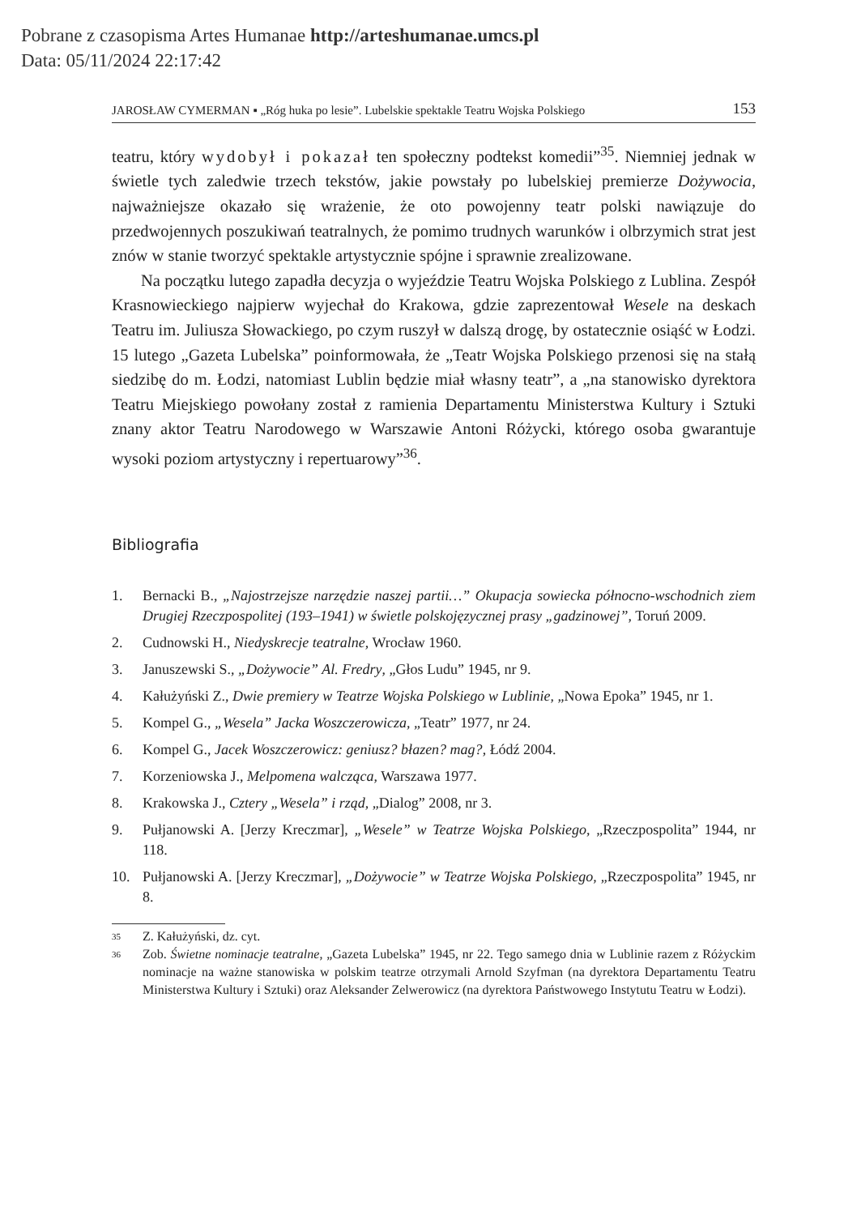Pobrane z czasopisma Artes Humanae http://arteshumanae.umcs.pl
Data: 05/11/2024 22:17:42
JAROSŁAW CYMERMAN ▪ „Róg huka po lesie”. Lubelskie spektakle Teatru Wojska Polskiego 153
teatru, który wydobył i pokazał ten społeczny podtekst komedii”<sup>35</sup>. Niemniej jednak w świetle tych zaledwie trzech tekstów, jakie powstały po lubelskiej premierze Dożywocia, najważniejsze okazało się wrażenie, że oto powojenny teatr polski nawiązuje do przedwojennych poszukiwań teatralnych, że pomimo trudnych warunków i olbrzymich strat jest znów w stanie tworzyć spektakle artystycznie spójne i sprawnie zrealizowane.
Na początku lutego zapadła decyzja o wyjeździe Teatru Wojska Polskiego z Lublina. Zespół Krasnowieckiego najpierw wyjechał do Krakowa, gdzie zaprezentował Wesele na deskach Teatru im. Juliusza Słowackiego, po czym ruszył w dalszą drogę, by ostatecznie osiąść w Łodzi. 15 lutego „Gazeta Lubelska” poinformowała, że „Teatr Wojska Polskiego przenosi się na stałą siedzibę do m. Łodzi, natomiast Lublin będzie miał własny teatr”, a „na stanowisko dyrektora Teatru Miejskiego powołany został z ramienia Departamentu Ministerstwa Kultury i Sztuki znany aktor Teatru Narodowego w Warszawie Antoni Różycki, którego osoba gwarantuje wysoki poziom artystyczny i repertuarowy”<sup>36</sup>.
Bibliografia
1. Bernacki B., „Najostrzejsze narzędzie naszej partii…” Okupacja sowiecka północno-wschodnich ziem Drugiej Rzeczpospolitej (193–1941) w świetle polskojęzycznej prasy „gadzinowej”, Toruń 2009.
2. Cudnowski H., Niedyskrecje teatralne, Wrocław 1960.
3. Januszewski S., „Dożywocie” Al. Fredry, „Głos Ludu” 1945, nr 9.
4. Kałużyński Z., Dwie premiery w Teatrze Wojska Polskiego w Lublinie, „Nowa Epoka” 1945, nr 1.
5. Kompel G., „Wesela” Jacka Woszczerowicza, „Teatr” 1977, nr 24.
6. Kompel G., Jacek Woszczerowicz: geniusz? błazen? mag?, Łódź 2004.
7. Korzeniowska J., Melpomena walcząca, Warszawa 1977.
8. Krakowska J., Cztery „Wesela” i rząd, „Dialog” 2008, nr 3.
9. Pułjanowski A. [Jerzy Kreczmar], „Wesele” w Teatrze Wojska Polskiego, „Rzeczpospolita” 1944, nr 118.
10. Pułjanowski A. [Jerzy Kreczmar], „Dożywocie” w Teatrze Wojska Polskiego, „Rzeczpospolita” 1945, nr 8.
35 Z. Kałużyński, dz. cyt.
36 Zob. Świetne nominacje teatralne, „Gazeta Lubelska” 1945, nr 22. Tego samego dnia w Lublinie razem z Różyckim nominacje na ważne stanowiska w polskim teatrze otrzymali Arnold Szyfman (na dyrektora Departamentu Teatru Ministerstwa Kultury i Sztuki) oraz Aleksander Zelwerowicz (na dyrektora Państwowego Instytutu Teatru w Łodzi).